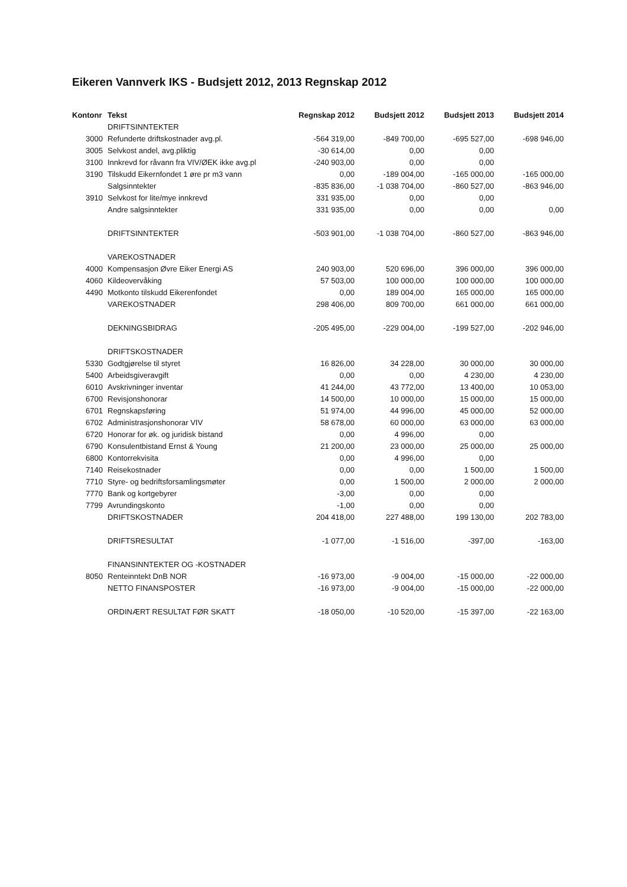Eikeren Vannverk IKS - Budsjett 2012, 2013 Regnskap 2012
| Kontonr | Tekst | Regnskap 2012 | Budsjett 2012 | Budsjett 2013 | Budsjett 2014 |
| --- | --- | --- | --- | --- | --- |
| | DRIFTSINNTEKTER | | | | |
| 3000 | Refunderte driftskostnader avg.pl. | -564 319,00 | -849 700,00 | -695 527,00 | -698 946,00 |
| 3005 | Selvkost andel, avg.pliktig | -30 614,00 | 0,00 | 0,00 | |
| 3100 | Innkrevd for råvann fra VIV/ØEK ikke avg.pl | -240 903,00 | 0,00 | 0,00 | |
| 3190 | Tilskudd Eikernfondet 1 øre pr m3 vann | 0,00 | -189 004,00 | -165 000,00 | -165 000,00 |
| | Salgsinntekter | -835 836,00 | -1 038 704,00 | -860 527,00 | -863 946,00 |
| 3910 | Selvkost for lite/mye innkrevd | 331 935,00 | 0,00 | 0,00 | |
| | Andre salgsinntekter | 331 935,00 | 0,00 | 0,00 | 0,00 |
| | DRIFTSINNTEKTER | -503 901,00 | -1 038 704,00 | -860 527,00 | -863 946,00 |
| | VAREKOSTNADER | | | | |
| 4000 | Kompensasjon Øvre Eiker Energi AS | 240 903,00 | 520 696,00 | 396 000,00 | 396 000,00 |
| 4060 | Kildeovervåking | 57 503,00 | 100 000,00 | 100 000,00 | 100 000,00 |
| 4490 | Motkonto tilskudd Eikerenfondet | 0,00 | 189 004,00 | 165 000,00 | 165 000,00 |
| | VAREKOSTNADER | 298 406,00 | 809 700,00 | 661 000,00 | 661 000,00 |
| | DEKNINGSBIDRAG | -205 495,00 | -229 004,00 | -199 527,00 | -202 946,00 |
| | DRIFTSKOSTNADER | | | | |
| 5330 | Godtgjørelse til styret | 16 826,00 | 34 228,00 | 30 000,00 | 30 000,00 |
| 5400 | Arbeidsgiveravgift | 0,00 | 0,00 | 4 230,00 | 4 230,00 |
| 6010 | Avskrivninger inventar | 41 244,00 | 43 772,00 | 13 400,00 | 10 053,00 |
| 6700 | Revisjonshonorar | 14 500,00 | 10 000,00 | 15 000,00 | 15 000,00 |
| 6701 | Regnskapsføring | 51 974,00 | 44 996,00 | 45 000,00 | 52 000,00 |
| 6702 | Administrasjonshonorar VIV | 58 678,00 | 60 000,00 | 63 000,00 | 63 000,00 |
| 6720 | Honorar for øk. og juridisk bistand | 0,00 | 4 996,00 | 0,00 | |
| 6790 | Konsulentbistand Ernst & Young | 21 200,00 | 23 000,00 | 25 000,00 | 25 000,00 |
| 6800 | Kontorrekvisita | 0,00 | 4 996,00 | 0,00 | |
| 7140 | Reisekostnader | 0,00 | 0,00 | 1 500,00 | 1 500,00 |
| 7710 | Styre- og bedriftsforsamlingsmøter | 0,00 | 1 500,00 | 2 000,00 | 2 000,00 |
| 7770 | Bank og kortgebyrer | -3,00 | 0,00 | 0,00 | |
| 7799 | Avrundingskonto | -1,00 | 0,00 | 0,00 | |
| | DRIFTSKOSTNADER | 204 418,00 | 227 488,00 | 199 130,00 | 202 783,00 |
| | DRIFTSRESULTAT | -1 077,00 | -1 516,00 | -397,00 | -163,00 |
| | FINANSINNTEKTER OG -KOSTNADER | | | | |
| 8050 | Renteinntekt DnB NOR | -16 973,00 | -9 004,00 | -15 000,00 | -22 000,00 |
| | NETTO FINANSPOSTER | -16 973,00 | -9 004,00 | -15 000,00 | -22 000,00 |
| | ORDINÆRT RESULTAT FØR SKATT | -18 050,00 | -10 520,00 | -15 397,00 | -22 163,00 |